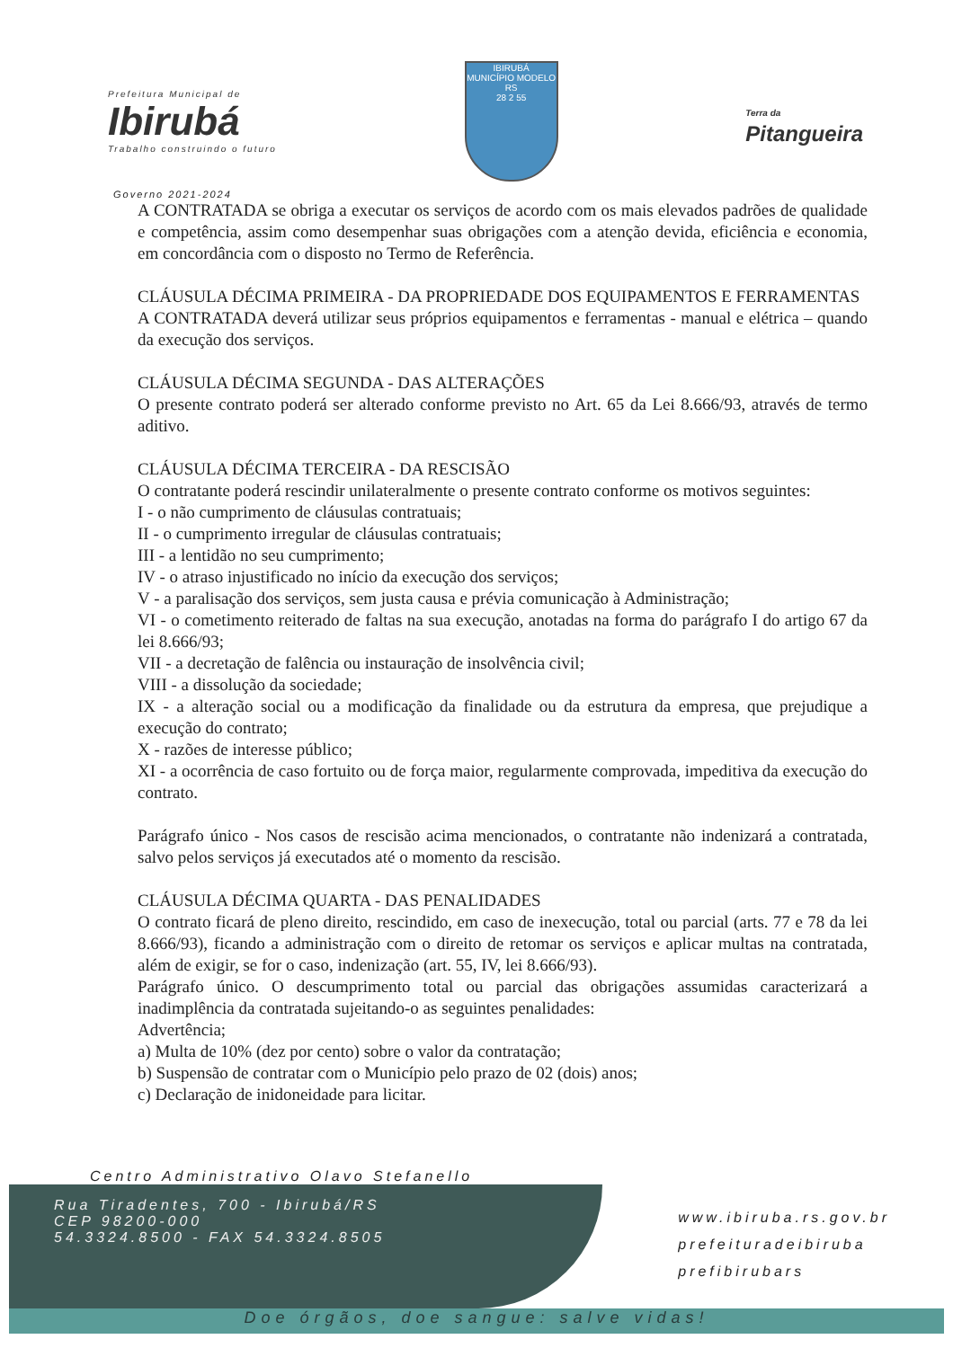Prefeitura Municipal de
Ibirubá
Trabalho construindo o futuro
IBIRUBÁ
MUNICÍPIO MODELO RS
28 2 55
Terra da
Pitangueira
Governo 2021-2024
A CONTRATADA se obriga a executar os serviços de acordo com os mais elevados padrões de qualidade e competência, assim como desempenhar suas obrigações com a atenção devida, eficiência e economia, em concordância com o disposto no Termo de Referência.
CLÁUSULA DÉCIMA PRIMEIRA - DA PROPRIEDADE DOS EQUIPAMENTOS E FERRAMENTAS
A CONTRATADA deverá utilizar seus próprios equipamentos e ferramentas - manual e elétrica – quando da execução dos serviços.
CLÁUSULA DÉCIMA SEGUNDA - DAS ALTERAÇÕES
O presente contrato poderá ser alterado conforme previsto no Art. 65 da Lei 8.666/93, através de termo aditivo.
CLÁUSULA DÉCIMA TERCEIRA - DA RESCISÃO
O contratante poderá rescindir unilateralmente o presente contrato conforme os motivos seguintes:
I - o não cumprimento de cláusulas contratuais;
II - o cumprimento irregular de cláusulas contratuais;
III - a lentidão no seu cumprimento;
IV - o atraso injustificado no início da execução dos serviços;
V - a paralisação dos serviços, sem justa causa e prévia comunicação à Administração;
VI - o cometimento reiterado de faltas na sua execução, anotadas na forma do parágrafo I do artigo 67 da lei 8.666/93;
VII - a decretação de falência ou instauração de insolvência civil;
VIII - a dissolução da sociedade;
IX - a alteração social ou a modificação da finalidade ou da estrutura da empresa, que prejudique a execução do contrato;
X - razões de interesse público;
XI - a ocorrência de caso fortuito ou de força maior, regularmente comprovada, impeditiva da execução do contrato.
Parágrafo único - Nos casos de rescisão acima mencionados, o contratante não indenizará a contratada, salvo pelos serviços já executados até o momento da rescisão.
CLÁUSULA DÉCIMA QUARTA - DAS PENALIDADES
O contrato ficará de pleno direito, rescindido, em caso de inexecução, total ou parcial (arts. 77 e 78 da lei 8.666/93), ficando a administração com o direito de retomar os serviços e aplicar multas na contratada, além de exigir, se for o caso, indenização (art. 55, IV, lei 8.666/93).
Parágrafo único. O descumprimento total ou parcial das obrigações assumidas caracterizará a inadimplência da contratada sujeitando-o as seguintes penalidades:
Advertência;
a) Multa de 10% (dez por cento) sobre o valor da contratação;
b) Suspensão de contratar com o Município pelo prazo de 02 (dois) anos;
c) Declaração de inidoneidade para licitar.
Centro Administrativo Olavo Stefanello
Rua Tiradentes, 700 - Ibirubá/RS
CEP 98200-000
54.3324.8500 - FAX 54.3324.8505
www.ibiruba.rs.gov.br
prefeituradeibiruba
prefibirubars
Doe órgãos, doe sangue: salve vidas!